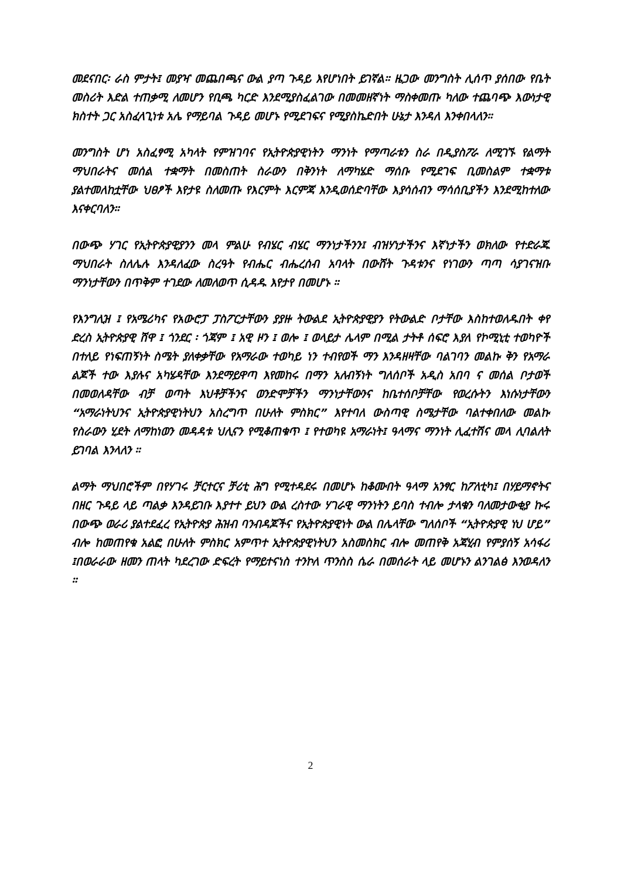መደናበር፡ ራስ ምታት፤ መያዣ መጨበጫና ውል ያጣ ጉዳይ እየሆነበት ይገኛል። ዜጋው መንግስት ሊሰጥ ያሰበው የቤት መስሪት እድል ተጠቃሚ ለመሆን የቢጫ ካርድ እንደሚያስፈልገው በመመዘኛነት ማስቀመጡ ካለው ተጨባጭ እውነታዊ ክስተት ጋር አስፈላጊነቱ አሌ የማይባል ጉዳይ መሆኑ የሚደገፍና የሚያስኬድበት ሁኔታ እንዳለ እንቀበላለን።
መንግስት ሆነ አስፈፃሚ አካላት የምዝገባና የኢትዮጵያዊነትን ማንነት የማጣራቱን ስራ በዲያስፖራ ለሚገኙ የልማት ማህበራትና መሰል ተቋማት በመስጠት ስራውን በቅንነት ለማካሄድ ማሰቡ የሚደገፍ ቢመስልም ተቋማቱ ያልተመለከቷቸው ህፀፆች እየታዩ ስለመጡ የእርምት እርምጃ እንዲወሰድባቸው እያሳሰብን ማሳሰቢያችን እንደሚከተለው እናቀርባለን።
በውጭ ሃገር የኢትዮጵያዊያንን መላ ምልሁ የብሄር ብሄር ማንነታችንን፤ ብዝሃነታችንና እኛነታችን ወክለው የተድራጁ ማህበራት ስለሌሉ እንዳለፈው ስረዓት የብሔር ብሔረሰብ አባላት በውሸት ጉዳቱንና የነገውን ጣጣ ሳያገናዝቡ ማንነታቸውን በጥቅም ተገደው ለመለወጥ ሲዳዱ እየታየ በመሆኑ ።
የእንግሊዝ ፤ የአሜሪካና የአውሮፓ ፓስፖርታቸውን ያያዙ ትውልደ ኢትዮጵያዊያን የትውልድ ቦታቸው እስከተወለዱበት ቀየ ድረስ ኢትዮጵያዊ ሸዋ ፤ ጎንደር ፡ ጎጃም ፤ አዊ ዞን ፤ ወሎ ፤ ወላይታ ሌላም በሚል ታትቶ ሰፍሮ እያለ የኮሚኒቲ ተወካዮች በተለይ የነፍጠኝነት ስሜት ያለቀቃቸው የአማራው ተወካይ ነን ተብየወች ማን እንዳዘዛቸው ባልገባን መልኩ ቅን የአማራ ልጆች ተው እያሉና አካሄዳቸው እንደማይዋጣ እየመከሩ በማን አለብኝነት ግለሰቦች አዲስ አበባ ና መሰል ቦታወች በመወለዳቸው ብቻ ወጣት እህቶቻችንና ወንድሞቻችን ማንነታቸውንና ከቤተሰቦቻቸው የወረሱትን እነሱነታቸውን “አማራነትህንና ኢትዮጵያዊነትህን አስረግጥ በሁለት ምስክር” እየተባለ ውስጣዊ ስሜታቸው ባልተቀበለው መልኩ የስራውን ሂደት ለማከነወን መዳዳቱ ህሊናን የሚቆጠቁጥ ፤ የተወካዩ አማራነት፤ ዓላማና ማንነት ሊፈተሽና መላ ሊባልለት ይገባል እንላለን ።
ልማት ማህበሮችም በየሃገሩ ቻርተርና ቻሪቲ ሕግ የሚተዳደሩ በመሆኑ ከቆሙበት ዓላማ አንፃር ከፖለቲካ፤ በሃይማኖትና በዘር ጉዳይ ላይ ጣልቃ እንዳይገቡ እያተተ ይህን ውል ረስተው ሃገራዊ ማንነትን ይባስ ተብሎ ታላቁን ባለመታውቂያ ኩሩ በውጭ ወራሪ ያልተደፈረ የኢትዮጵያ ሕዝብ ባንብዳጆችና የኢትዮጵያዊነት ውል በሌላቸው ግለሰቦች “ኢትዮጵያዊ ነህ ሆይ” ብሎ ከመጠየቁ አልፎ በሁለት ምስክር አምጥተ ኢትዮጵያዊነትህን አስመስክር ብሎ መጠየቅ አጃሂብ የምያሰኝ አሳፋሪ ፤በወራራው ዘመን ጠላት ካደረገው ድፍረት የማይተናነስ ተንኮለ ጥንስስ ሴራ በመሰራት ላይ መሆኑን ልንገልፅ እንወዳለን ።
2